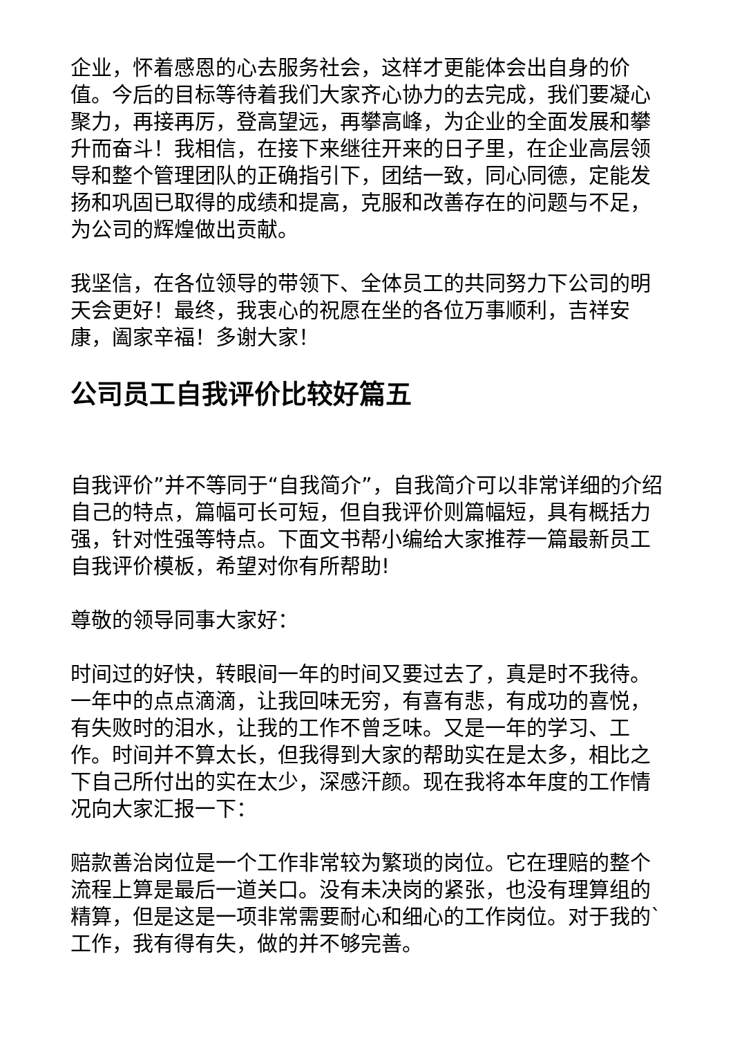企业，怀着感恩的心去服务社会，这样才更能体会出自身的价值。今后的目标等待着我们大家齐心协力的去完成，我们要凝心聚力，再接再厉，登高望远，再攀高峰，为企业的全面发展和攀升而奋斗！我相信，在接下来继往开来的日子里，在企业高层领导和整个管理团队的正确指引下，团结一致，同心同德，定能发扬和巩固已取得的成绩和提高，克服和改善存在的问题与不足，为公司的辉煌做出贡献。
我坚信，在各位领导的带领下、全体员工的共同努力下公司的明天会更好！最终，我衷心的祝愿在坐的各位万事顺利，吉祥安康，阖家辛福！多谢大家！
公司员工自我评价比较好篇五
自我评价”并不等同于“自我简介”，自我简介可以非常详细的介绍自己的特点，篇幅可长可短，但自我评价则篇幅短，具有概括力强，针对性强等特点。下面文书帮小编给大家推荐一篇最新员工自我评价模板，希望对你有所帮助!
尊敬的领导同事大家好：
时间过的好快，转眼间一年的时间又要过去了，真是时不我待。一年中的点点滴滴，让我回味无穷，有喜有悲，有成功的喜悦，有失败时的泪水，让我的工作不曾乏味。又是一年的学习、工作。时间并不算太长，但我得到大家的帮助实在是太多，相比之下自己所付出的实在太少，深感汗颜。现在我将本年度的工作情况向大家汇报一下：
赔款善治岗位是一个工作非常较为繁琐的岗位。它在理赔的整个流程上算是最后一道关口。没有未决岗的紧张，也没有理算组的精算，但是这是一项非常需要耐心和细心的工作岗位。对于我的`工作，我有得有失，做的并不够完善。